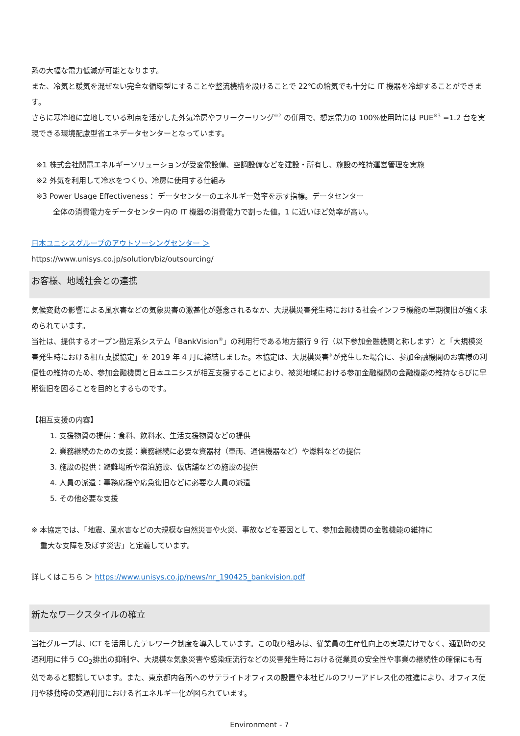系の大幅な電力低減が可能となります。
また、冷気と暖気を混ぜない完全な循環型にすることや整流機構を設けることで 22℃の給気でも十分に IT 機器を冷却することができます。
さらに寒冷地に立地している利点を活かした外気冷房やフリークーリング<sup>※2</sup> の併用で、想定電力の 100%使用時には PUE<sup>※3</sup> =1.2 台を実現できる環境配慮型省エネデータセンターとなっています。
※1 株式会社関電エネルギーソリューションが受変電設備、空調設備などを建設・所有し、施設の維持運営管理を実施
※2 外気を利用して冷水をつくり、冷房に使用する仕組み
※3 Power Usage Effectiveness： データセンターのエネルギー効率を示す指標。データセンター
全体の消費電力をデータセンター内の IT 機器の消費電力で割った値。1 に近いほど効率が高い。
日本ユニシスグループのアウトソーシングセンター ＞
https://www.unisys.co.jp/solution/biz/outsourcing/
お客様、地域社会との連携
気候変動の影響による風水害などの気象災害の激甚化が懸念されるなか、大規模災害発生時における社会インフラ機能の早期復旧が強く求められています。
当社は、提供するオープン勘定系システム「BankVision<sup>®</sup>」の利用行である地方銀行 9 行（以下参加金融機関と称します）と「大規模災害発生時における相互支援協定」を 2019 年 4 月に締結しました。本協定は、大規模災害<sup>※</sup>が発生した場合に、参加金融機関のお客様の利便性の維持のため、参加金融機関と日本ユニシスが相互支援することにより、被災地域における参加金融機関の金融機能の維持ならびに早期復旧を図ることを目的とするものです。
【相互支援の内容】
1. 支援物資の提供：食料、飲料水、生活支援物資などの提供
2. 業務継続のための支援：業務継続に必要な資器材（車両、通信機器など）や燃料などの提供
3. 施設の提供：避難場所や宿泊施設、仮店舗などの施設の提供
4. 人員の派遣：事務応援や応急復旧などに必要な人員の派遣
5. その他必要な支援
※ 本協定では、「地震、風水害などの大規模な自然災害や火災、事故などを要因として、参加金融機関の金融機能の維持に
重大な支障を及ぼす災害」と定義しています。
詳しくはこちら ＞ https://www.unisys.co.jp/news/nr_190425_bankvision.pdf
新たなワークスタイルの確立
当社グループは、ICT を活用したテレワーク制度を導入しています。この取り組みは、従業員の生産性向上の実現だけでなく、通勤時の交通利用に伴う CO<sub>2</sub>排出の抑制や、大規模な気象災害や感染症流行などの災害発生時における従業員の安全性や事業の継続性の確保にも有効であると認識しています。また、東京都内各所へのサテライトオフィスの設置や本社ビルのフリーアドレス化の推進により、オフィス使用や移動時の交通利用における省エネルギー化が図られています。
Environment - 7